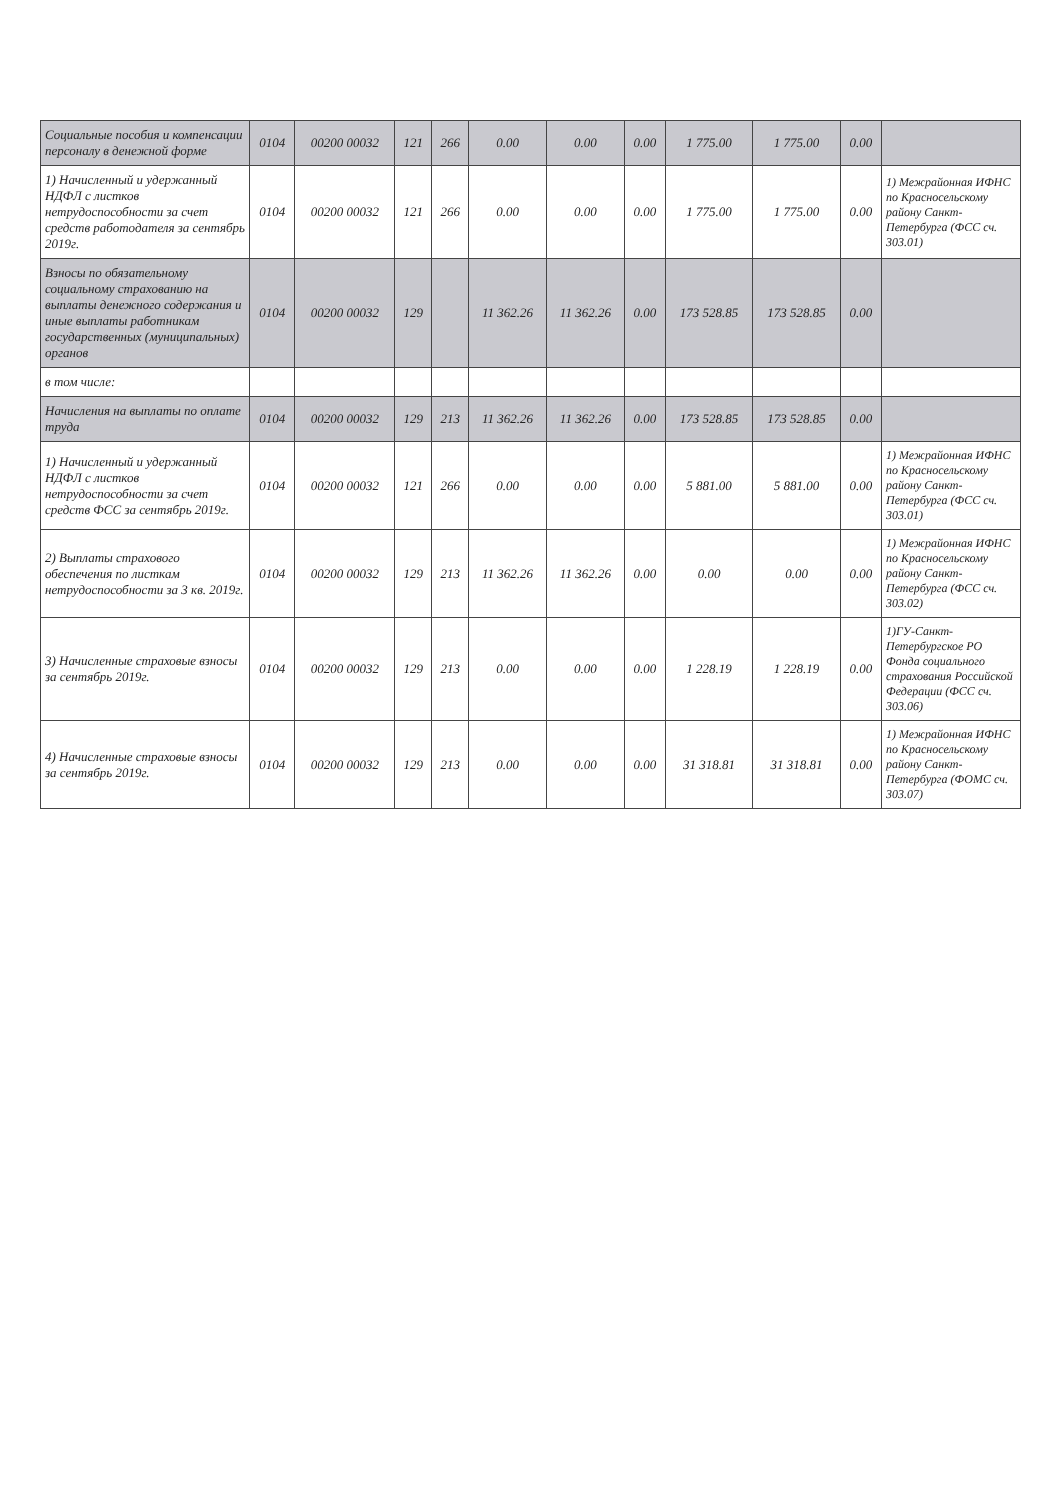| Социальные пособия и компенсации персоналу в денежной форме | 0104 | 00200 00032 | 121 | 266 | 0.00 | 0.00 | 0.00 | 1 775.00 | 1 775.00 | 0.00 | |
| 1) Начисленный и удержанный НДФЛ с листков нетрудоспособности за счет средств работодателя за сентябрь 2019г. | 0104 | 00200 00032 | 121 | 266 | 0.00 | 0.00 | 0.00 | 1 775.00 | 1 775.00 | 0.00 | 1) Межрайонная ИФНС по Красносельскому району Санкт-Петербурга (ФСС сч. 303.01) |
| Взносы по обязательному социальному страхованию на выплаты денежного содержания и иные выплаты работникам государственных (муниципальных) органов | 0104 | 00200 00032 | 129 | | 11 362.26 | 11 362.26 | 0.00 | 173 528.85 | 173 528.85 | 0.00 | |
| в том числе: | | | | | | | | | | | |
| Начисления на выплаты по оплате труда | 0104 | 00200 00032 | 129 | 213 | 11 362.26 | 11 362.26 | 0.00 | 173 528.85 | 173 528.85 | 0.00 | |
| 1) Начисленный и удержанный НДФЛ с листков нетрудоспособности за счет средств ФСС за сентябрь 2019г. | 0104 | 00200 00032 | 121 | 266 | 0.00 | 0.00 | 0.00 | 5 881.00 | 5 881.00 | 0.00 | 1) Межрайонная ИФНС по Красносельскому району Санкт-Петербурга (ФСС сч. 303.01) |
| 2) Выплаты страхового обеспечения по листкам нетрудоспособности за 3 кв. 2019г. | 0104 | 00200 00032 | 129 | 213 | 11 362.26 | 11 362.26 | 0.00 | 0.00 | 0.00 | 0.00 | 1) Межрайонная ИФНС по Красносельскому району Санкт-Петербурга (ФСС сч. 303.02) |
| 3) Начисленные страховые взносы за сентябрь 2019г. | 0104 | 00200 00032 | 129 | 213 | 0.00 | 0.00 | 0.00 | 1 228.19 | 1 228.19 | 0.00 | 1)ГУ-Санкт-Петербургское РО Фонда социального страхования Российской Федерации (ФСС сч. 303.06) |
| 4) Начисленные страховые взносы за сентябрь 2019г. | 0104 | 00200 00032 | 129 | 213 | 0.00 | 0.00 | 0.00 | 31 318.81 | 31 318.81 | 0.00 | 1) Межрайонная ИФНС по Красносельскому району Санкт-Петербурга (ФОМС сч. 303.07) |